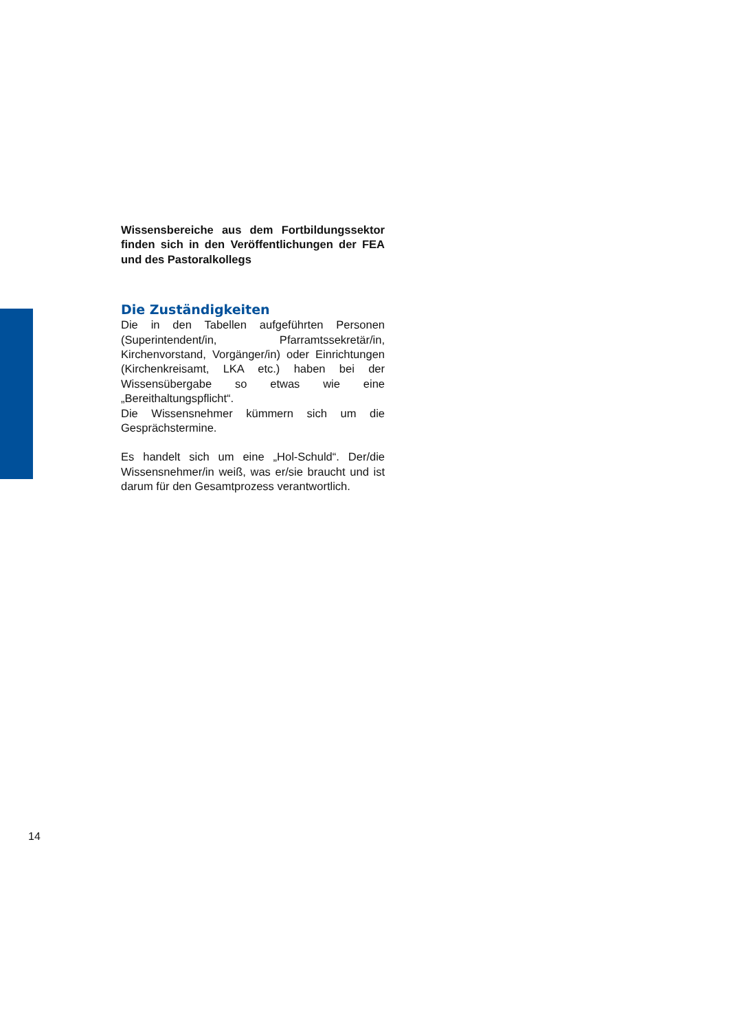Wissensbereiche aus dem Fortbildungssektor finden sich in den Veröffentlichungen der FEA und des Pastoralkollegs
Die Zuständigkeiten
Die in den Tabellen aufgeführten Personen (Superintendent/in, Pfarramtssekretär/in, Kirchenvorstand, Vorgänger/in) oder Einrichtungen (Kirchenkreisamt, LKA etc.) haben bei der Wissensübergabe so etwas wie eine „Bereithaltungspflicht“.
Die Wissensnehmer kümmern sich um die Gesprächstermine.
Es handelt sich um eine „Hol-Schuld“. Der/die Wissensnehmer/in weiß, was er/sie braucht und ist darum für den Gesamtprozess verantwortlich.
14